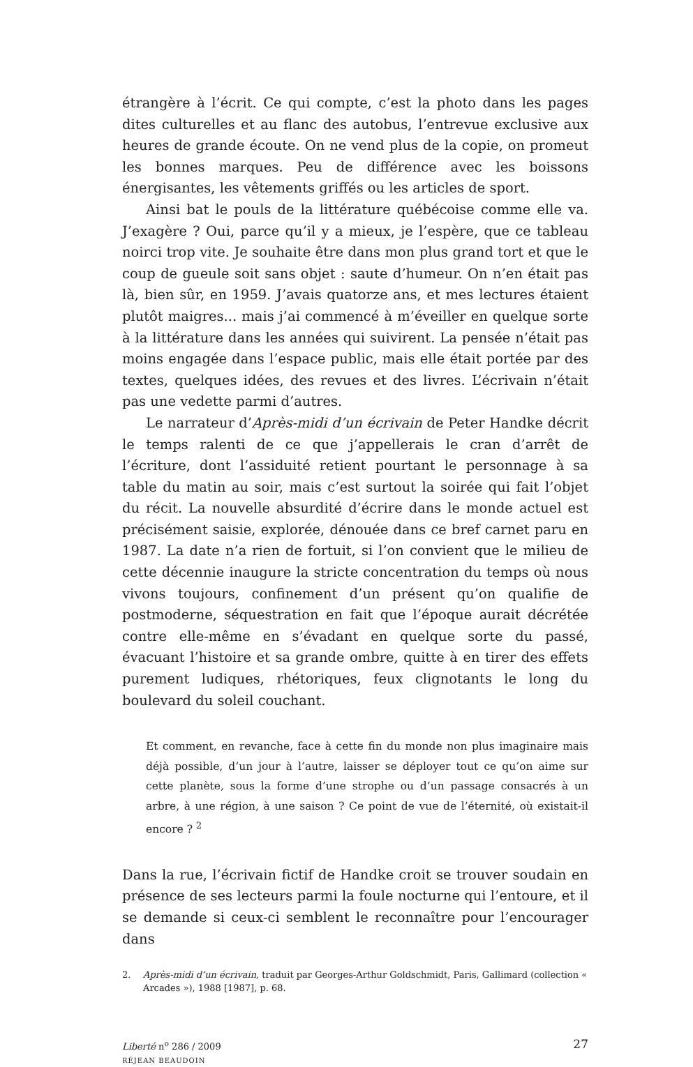étrangère à l’écrit. Ce qui compte, c’est la photo dans les pages dites culturelles et au flanc des autobus, l’entrevue exclusive aux heures de grande écoute. On ne vend plus de la copie, on promeut les bonnes marques. Peu de différence avec les boissons énergisantes, les vêtements griffés ou les articles de sport.
Ainsi bat le pouls de la littérature québécoise comme elle va. J’exagère ? Oui, parce qu’il y a mieux, je l’espère, que ce tableau noirci trop vite. Je souhaite être dans mon plus grand tort et que le coup de gueule soit sans objet : saute d’humeur. On n’en était pas là, bien sûr, en 1959. J’avais quatorze ans, et mes lectures étaient plutôt maigres... mais j’ai commencé à m’éveiller en quelque sorte à la littérature dans les années qui suivirent. La pensée n’était pas moins engagée dans l’espace public, mais elle était portée par des textes, quelques idées, des revues et des livres. L’écrivain n’était pas une vedette parmi d’autres.
Le narrateur d’Après-midi d’un écrivain de Peter Handke décrit le temps ralenti de ce que j’appellerais le cran d’arrêt de l’écriture, dont l’assiduité retient pourtant le personnage à sa table du matin au soir, mais c’est surtout la soirée qui fait l’objet du récit. La nouvelle absurdité d’écrire dans le monde actuel est précisément saisie, explorée, dénouée dans ce bref carnet paru en 1987. La date n’a rien de fortuit, si l’on convient que le milieu de cette décennie inaugure la stricte concentration du temps où nous vivons toujours, confinement d’un présent qu’on qualifie de postmoderne, séquestration en fait que l’époque aurait décrétée contre elle-même en s’évadant en quelque sorte du passé, évacuant l’histoire et sa grande ombre, quitte à en tirer des effets purement ludiques, rhétoriques, feux clignotants le long du boulevard du soleil couchant.
Et comment, en revanche, face à cette fin du monde non plus imaginaire mais déjà possible, d’un jour à l’autre, laisser se déployer tout ce qu’on aime sur cette planète, sous la forme d’une strophe ou d’un passage consacrés à un arbre, à une région, à une saison ? Ce point de vue de l’éternité, où existait-il encore ? <sup>2</sup>
Dans la rue, l’écrivain fictif de Handke croit se trouver soudain en présence de ses lecteurs parmi la foule nocturne qui l’entoure, et il se demande si ceux-ci semblent le reconnaître pour l’encourager dans
2. Après-midi d’un écrivain, traduit par Georges-Arthur Goldschmidt, Paris, Gallimard (collection « Arcades »), 1988 [1987], p. 68.
Liberté n<sup>o</sup> 286 / 2009
RÉJEAN BEAUDOIN
27